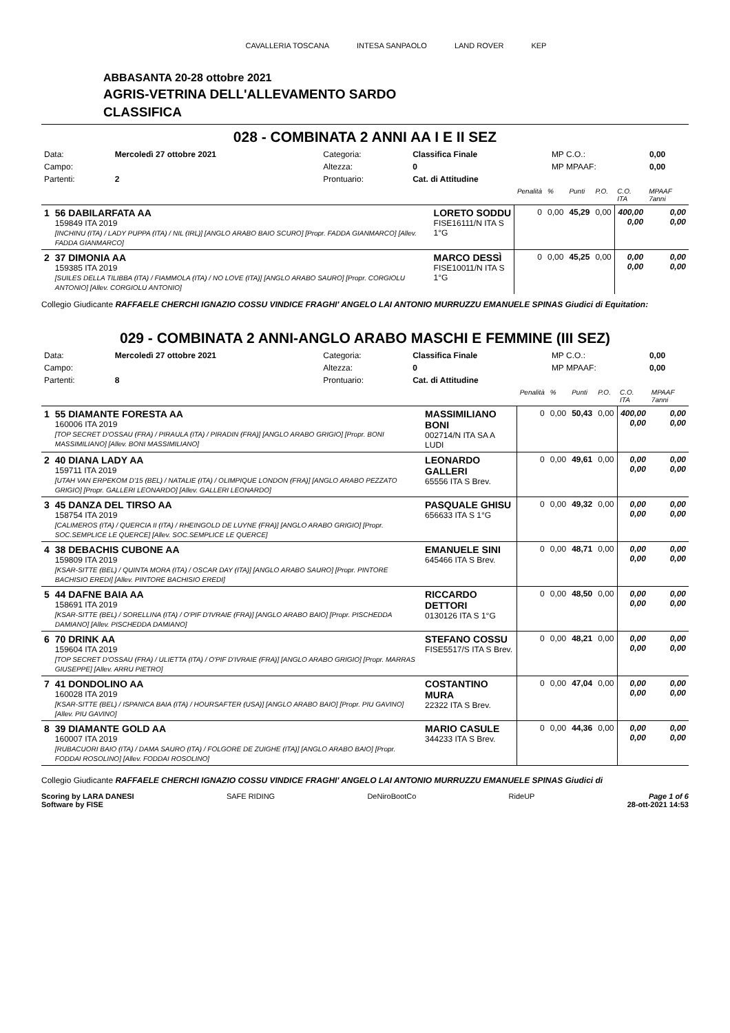CAVALLERIA TOSCANA INTESA SANPAOLO LAND ROVER KEP
ABBASANTA 20-28 ottobre 2021
AGRIS-VETRINA DELL'ALLEVAMENTO SARDO
CLASSIFICA
028 - COMBINATA 2 ANNI AA I E II SEZ
| Data: | Mercoledì 27 ottobre 2021 | Categoria: | Classifica Finale | MP C.O.: | 0,00 |
| Campo: | | Altezza: | 0 | MP MPAAF: | 0,00 |
| Partenti: | 2 | Prontuario: | Cat. di Attitudine | | |
| | | | Penalità | % | Punti | P.O. | C.O. ITA | MPAAF 7anni |
| 1 | 56 DABILARFATA AA 159849 ITA 2019 [INCHINU (ITA) / LADY PUPPA (ITA) / NIL (IRL)] [ANGLO ARABO BAIO SCURO] [Propr. FADDA GIANMARCO] [Allev. FADDA GIANMARCO] | LORETO SODDU FISE16111/N ITA S 1°G | 0 | 0,00 | 45,29 | 0,00 | 400,00 0,00 | 0,00 0,00 |
| 2 | 37 DIMONIA AA 159385 ITA 2019 [SUILES DELLA TILIBBA (ITA) / FIAMMOLA (ITA) / NO LOVE (ITA)] [ANGLO ARABO SAURO] [Propr. CORGIOLU ANTONIO] [Allev. CORGIOLU ANTONIO] | MARCO DESSÌ FISE10011/N ITA S 1°G | 0 | 0,00 | 45,25 | 0,00 | 0,00 0,00 | 0,00 0,00 |
Collegio Giudicante RAFFAELE CHERCHI IGNAZIO COSSU VINDICE FRAGHI' ANGELO LAI ANTONIO MURRUZZU EMANUELE SPINAS Giudici di Equitation:
029 - COMBINATA 2 ANNI-ANGLO ARABO MASCHI E FEMMINE (III SEZ)
| Data: | Mercoledì 27 ottobre 2021 | Categoria: | Classifica Finale | MP C.O.: | 0,00 |
| Campo: | | Altezza: | 0 | MP MPAAF: | 0,00 |
| Partenti: | 8 | Prontuario: | Cat. di Attitudine | | |
| | | | Penalità | % | Punti | P.O. | C.O. ITA | MPAAF 7anni |
| 1 | 55 DIAMANTE FORESTA AA 160006 ITA 2019 [TOP SECRET D'OSSAU (FRA) / PIRAULA (ITA) / PIRADIN (FRA)] [ANGLO ARABO GRIGIO] [Propr. BONI MASSIMILIANO] [Allev. BONI MASSIMILIANO] | MASSIMILIANO BONI 002714/N ITA SA A LUDI | 0 | 0,00 | 50,43 | 0,00 | 400,00 0,00 | 0,00 0,00 |
| 2 | 40 DIANA LADY AA 159711 ITA 2019 [UTAH VAN ERPEKOM D'15 (BEL) / NATALIE (ITA) / OLIMPIQUE LONDON (FRA)] [ANGLO ARABO PEZZATO GRIGIO] [Propr. GALLERI LEONARDO] [Allev. GALLERI LEONARDO] | LEONARDO GALLERI 65556 ITA S Brev. | 0 | 0,00 | 49,61 | 0,00 | 0,00 0,00 | 0,00 0,00 |
| 3 | 45 DANZA DEL TIRSO AA 158754 ITA 2019 [CALIMEROS (ITA) / QUERCIA II (ITA) / RHEINGOLD DE LUYNE (FRA)] [ANGLO ARABO GRIGIO] [Propr. SOC.SEMPLICE LE QUERCE] [Allev. SOC.SEMPLICE LE QUERCE] | PASQUALE GHISU 656633 ITA S 1°G | 0 | 0,00 | 49,32 | 0,00 | 0,00 0,00 | 0,00 0,00 |
| 4 | 38 DEBACHIS CUBONE AA 159809 ITA 2019 [KSAR-SITTE (BEL) / QUINTA MORA (ITA) / OSCAR DAY (ITA)] [ANGLO ARABO SAURO] [Propr. PINTORE BACHISIO EREDI] [Allev. PINTORE BACHISIO EREDI] | EMANUELE SINI 645466 ITA S Brev. | 0 | 0,00 | 48,71 | 0,00 | 0,00 0,00 | 0,00 0,00 |
| 5 | 44 DAFNE BAIA AA 158691 ITA 2019 [KSAR-SITTE (BEL) / SORELLINA (ITA) / O'PIF D'IVRAIE (FRA)] [ANGLO ARABO BAIO] [Propr. PISCHEDDA DAMIANO] [Allev. PISCHEDDA DAMIANO] | RICCARDO DETTORI 0130126 ITA S 1°G | 0 | 0,00 | 48,50 | 0,00 | 0,00 0,00 | 0,00 0,00 |
| 6 | 70 DRINK AA 159604 ITA 2019 [TOP SECRET D'OSSAU (FRA) / ULIETTA (ITA) / O'PIF D'IVRAIE (FRA)] [ANGLO ARABO GRIGIO] [Propr. MARRAS GIUSEPPE] [Allev. ARRU PIETRO] | STEFANO COSSU FISE5517/S ITA S Brev. | 0 | 0,00 | 48,21 | 0,00 | 0,00 0,00 | 0,00 0,00 |
| 7 | 41 DONDOLINO AA 160028 ITA 2019 [KSAR-SITTE (BEL) / ISPANICA BAIA (ITA) / HOURSAFTER (USA)] [ANGLO ARABO BAIO] [Propr. PIU GAVINO] [Allev. PIU GAVINO] | COSTANTINO MURA 22322 ITA S Brev. | 0 | 0,00 | 47,04 | 0,00 | 0,00 0,00 | 0,00 0,00 |
| 8 | 39 DIAMANTE GOLD AA 160007 ITA 2019 [RUBACUORI BAIO (ITA) / DAMA SAURO (ITA) / FOLGORE DE ZUIGHE (ITA)] [ANGLO ARABO BAIO] [Propr. FODDAI ROSOLINO] [Allev. FODDAI ROSOLINO] | MARIO CASULE 344233 ITA S Brev. | 0 | 0,00 | 44,36 | 0,00 | 0,00 0,00 | 0,00 0,00 |
Collegio Giudicante RAFFAELE CHERCHI IGNAZIO COSSU VINDICE FRAGHI' ANGELO LAI ANTONIO MURRUZZU EMANUELE SPINAS Giudici di
Scoring by LARA DANESI
Software by FISE SAFE RIDING DeNiroBootCo RideUP Page 1 of 6
28-ott-2021 14:53